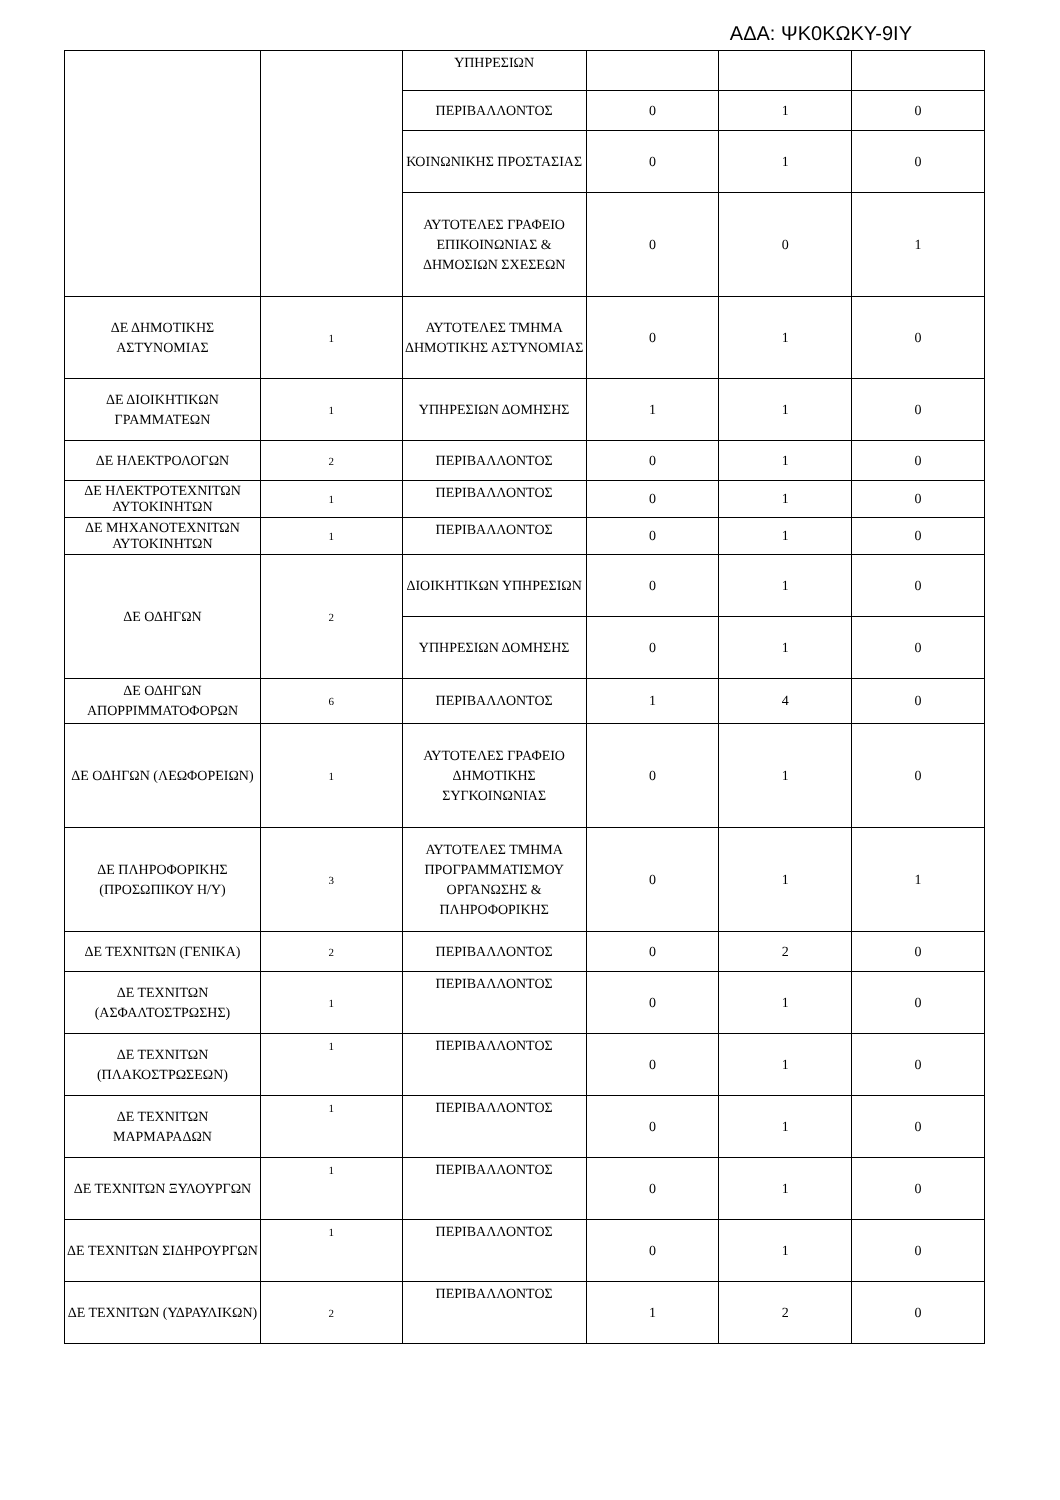ΑΔΑ: ΨΚ0ΚΩΚΥ-9ΙΥ
| | | ΥΠΗΡΕΣΙΩΝ | | | |
| | | ΠΕΡΙΒΑΛΛΟΝΤΟΣ | 0 | 1 | 0 |
| | | ΚΟΙΝΩΝΙΚΗΣ ΠΡΟΣΤΑΣΙΑΣ | 0 | 1 | 0 |
| | | ΑΥΤΟΤΕΛΕΣ ΓΡΑΦΕΙΟ ΕΠΙΚΟΙΝΩΝΙΑΣ & ΔΗΜΟΣΙΩΝ ΣΧΕΣΕΩΝ | 0 | 0 | 1 |
| ΔΕ ΔΗΜΟΤΙΚΗΣ ΑΣΤΥΝΟΜΙΑΣ | 1 | ΑΥΤΟΤΕΛΕΣ ΤΜΗΜΑ ΔΗΜΟΤΙΚΗΣ ΑΣΤΥΝΟΜΙΑΣ | 0 | 1 | 0 |
| ΔΕ ΔΙΟΙΚΗΤΙΚΩΝ ΓΡΑΜΜΑΤΕΩΝ | 1 | ΥΠΗΡΕΣΙΩΝ ΔΟΜΗΣΗΣ | 1 | 1 | 0 |
| ΔΕ ΗΛΕΚΤΡΟΛΟΓΩΝ | 2 | ΠΕΡΙΒΑΛΛΟΝΤΟΣ | 0 | 1 | 0 |
| ΔΕ ΗΛΕΚΤΡΟΤΕΧΝΙΤΩΝ ΑΥΤΟΚΙΝΗΤΩΝ | 1 | ΠΕΡΙΒΑΛΛΟΝΤΟΣ | 0 | 1 | 0 |
| ΔΕ ΜΗΧΑΝΟΤΕΧΝΙΤΩΝ ΑΥΤΟΚΙΝΗΤΩΝ | 1 | ΠΕΡΙΒΑΛΛΟΝΤΟΣ | 0 | 1 | 0 |
| ΔΕ ΟΔΗΓΩΝ | 2 | ΔΙΟΙΚΗΤΙΚΩΝ ΥΠΗΡΕΣΙΩΝ | 0 | 1 | 0 |
| | | ΥΠΗΡΕΣΙΩΝ ΔΟΜΗΣΗΣ | 0 | 1 | 0 |
| ΔΕ ΟΔΗΓΩΝ ΑΠΟΡΡΙΜΜΑΤΟΦΟΡΩΝ | 6 | ΠΕΡΙΒΑΛΛΟΝΤΟΣ | 1 | 4 | 0 |
| ΔΕ ΟΔΗΓΩΝ (ΛΕΩΦΟΡΕΙΩΝ) | 1 | ΑΥΤΟΤΕΛΕΣ ΓΡΑΦΕΙΟ ΔΗΜΟΤΙΚΗΣ ΣΥΓΚΟΙΝΩΝΙΑΣ | 0 | 1 | 0 |
| ΔΕ ΠΛΗΡΟΦΟΡΙΚΗΣ (ΠΡΟΣΩΠΙΚΟΥ Η/Υ) | 3 | ΑΥΤΟΤΕΛΕΣ ΤΜΗΜΑ ΠΡΟΓΡΑΜΜΑΤΙΣΜΟΥ ΟΡΓΑΝΩΣΗΣ & ΠΛΗΡΟΦΟΡΙΚΗΣ | 0 | 1 | 1 |
| ΔΕ ΤΕΧΝΙΤΩΝ (ΓΕΝΙΚΑ) | 2 | ΠΕΡΙΒΑΛΛΟΝΤΟΣ | 0 | 2 | 0 |
| ΔΕ ΤΕΧΝΙΤΩΝ (ΑΣΦΑΛΤΟΣΤΡΩΣΗΣ) | 1 | ΠΕΡΙΒΑΛΛΟΝΤΟΣ | 0 | 1 | 0 |
| ΔΕ ΤΕΧΝΙΤΩΝ (ΠΛΑΚΟΣΤΡΩΣΕΩΝ) | 1 | ΠΕΡΙΒΑΛΛΟΝΤΟΣ | 0 | 1 | 0 |
| ΔΕ ΤΕΧΝΙΤΩΝ ΜΑΡΜΑΡΑΔΩΝ | 1 | ΠΕΡΙΒΑΛΛΟΝΤΟΣ | 0 | 1 | 0 |
| ΔΕ ΤΕΧΝΙΤΩΝ ΞΥΛΟΥΡΓΩΝ | 1 | ΠΕΡΙΒΑΛΛΟΝΤΟΣ | 0 | 1 | 0 |
| ΔΕ ΤΕΧΝΙΤΩΝ ΣΙΔΗΡΟΥΡΓΩΝ | 1 | ΠΕΡΙΒΑΛΛΟΝΤΟΣ | 0 | 1 | 0 |
| ΔΕ ΤΕΧΝΙΤΩΝ (ΥΔΡΑΥΛΙΚΩΝ) | 2 | ΠΕΡΙΒΑΛΛΟΝΤΟΣ | 1 | 2 | 0 |